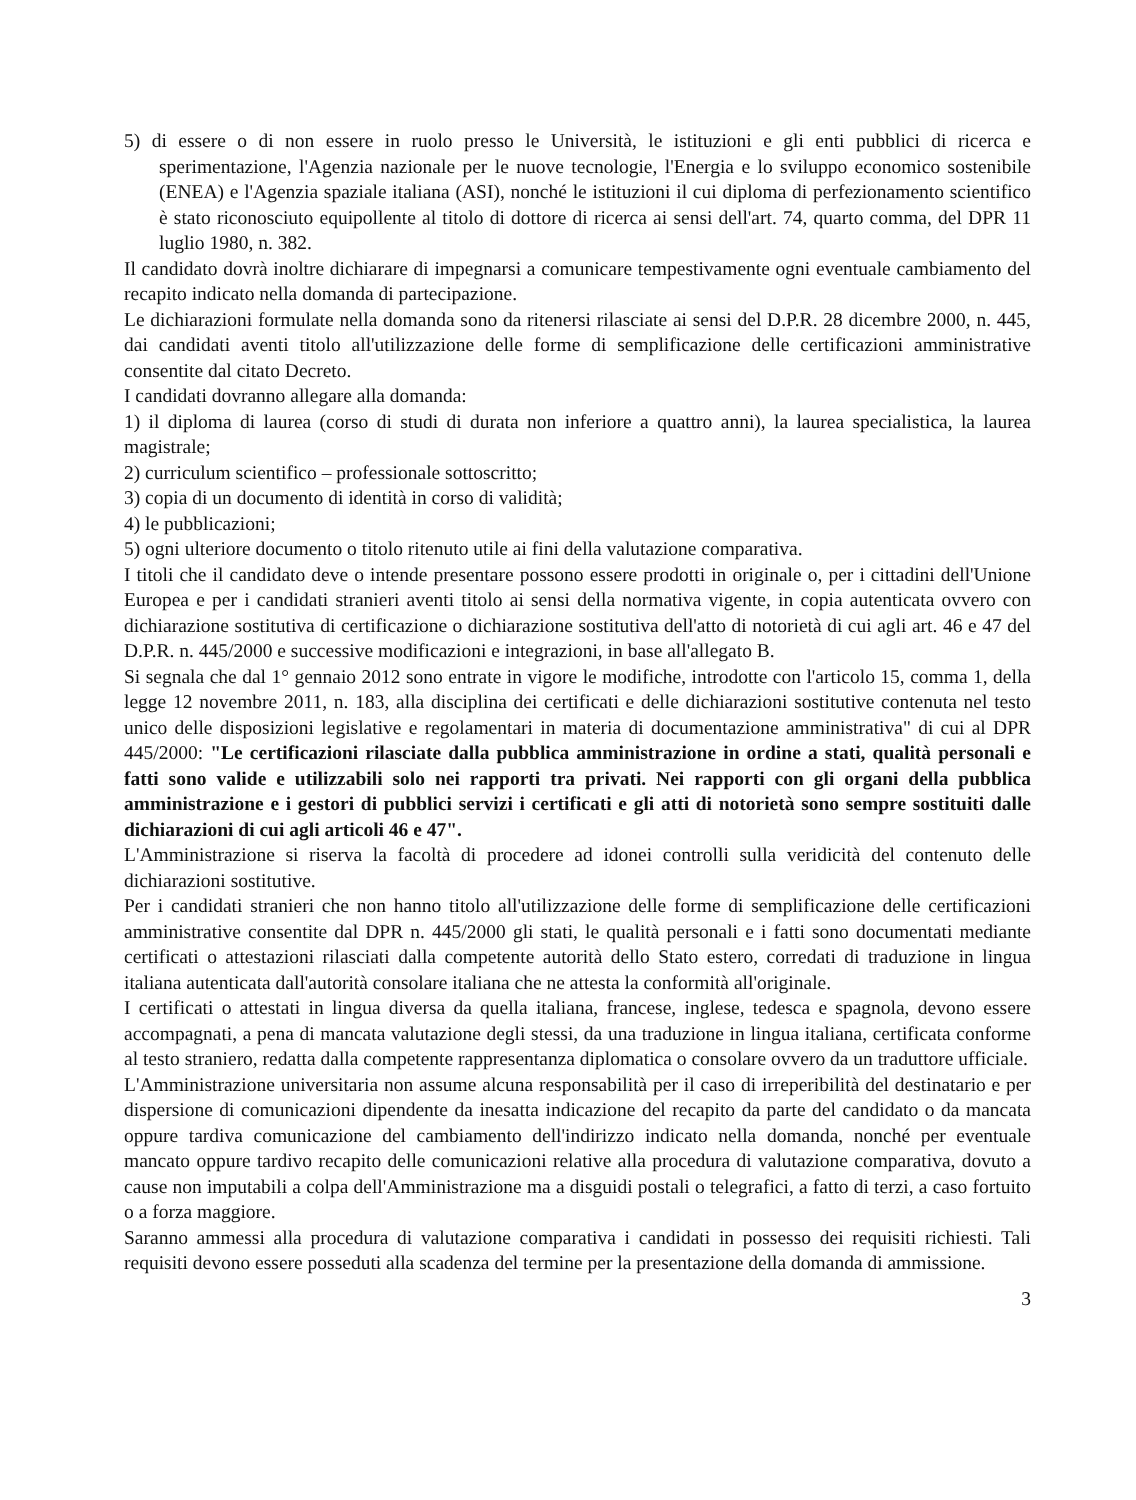5) di essere o di non essere in ruolo presso le Università, le istituzioni e gli enti pubblici di ricerca e sperimentazione, l'Agenzia nazionale per le nuove tecnologie, l'Energia e lo sviluppo economico sostenibile (ENEA) e l'Agenzia spaziale italiana (ASI), nonché le istituzioni il cui diploma di perfezionamento scientifico è stato riconosciuto equipollente al titolo di dottore di ricerca ai sensi dell'art. 74, quarto comma, del DPR 11 luglio 1980, n. 382.
Il candidato dovrà inoltre dichiarare di impegnarsi a comunicare tempestivamente ogni eventuale cambiamento del recapito indicato nella domanda di partecipazione.
Le dichiarazioni formulate nella domanda sono da ritenersi rilasciate ai sensi del D.P.R. 28 dicembre 2000, n. 445, dai candidati aventi titolo all'utilizzazione delle forme di semplificazione delle certificazioni amministrative consentite dal citato Decreto.
I candidati dovranno allegare alla domanda:
1) il diploma di laurea (corso di studi di durata non inferiore a quattro anni), la laurea specialistica, la laurea magistrale;
2) curriculum scientifico – professionale sottoscritto;
3) copia di un documento di identità in corso di validità;
4) le pubblicazioni;
5) ogni ulteriore documento o titolo ritenuto utile ai fini della valutazione comparativa.
I titoli che il candidato deve o intende presentare possono essere prodotti in originale o, per i cittadini dell'Unione Europea e per i candidati stranieri aventi titolo ai sensi della normativa vigente, in copia autenticata ovvero con dichiarazione sostitutiva di certificazione o dichiarazione sostitutiva dell'atto di notorietà di cui agli art. 46 e 47 del D.P.R. n. 445/2000 e successive modificazioni e integrazioni, in base all'allegato B.
Si segnala che dal 1° gennaio 2012 sono entrate in vigore le modifiche, introdotte con l'articolo 15, comma 1, della legge 12 novembre 2011, n. 183, alla disciplina dei certificati e delle dichiarazioni sostitutive contenuta nel testo unico delle disposizioni legislative e regolamentari in materia di documentazione amministrativa" di cui al DPR 445/2000: "Le certificazioni rilasciate dalla pubblica amministrazione in ordine a stati, qualità personali e fatti sono valide e utilizzabili solo nei rapporti tra privati. Nei rapporti con gli organi della pubblica amministrazione e i gestori di pubblici servizi i certificati e gli atti di notorietà sono sempre sostituiti dalle dichiarazioni di cui agli articoli 46 e 47".
L'Amministrazione si riserva la facoltà di procedere ad idonei controlli sulla veridicità del contenuto delle dichiarazioni sostitutive.
Per i candidati stranieri che non hanno titolo all'utilizzazione delle forme di semplificazione delle certificazioni amministrative consentite dal DPR n. 445/2000 gli stati, le qualità personali e i fatti sono documentati mediante certificati o attestazioni rilasciati dalla competente autorità dello Stato estero, corredati di traduzione in lingua italiana autenticata dall'autorità consolare italiana che ne attesta la conformità all'originale.
I certificati o attestati in lingua diversa da quella italiana, francese, inglese, tedesca e spagnola, devono essere accompagnati, a pena di mancata valutazione degli stessi, da una traduzione in lingua italiana, certificata conforme al testo straniero, redatta dalla competente rappresentanza diplomatica o consolare ovvero da un traduttore ufficiale.
L'Amministrazione universitaria non assume alcuna responsabilità per il caso di irreperibilità del destinatario e per dispersione di comunicazioni dipendente da inesatta indicazione del recapito da parte del candidato o da mancata oppure tardiva comunicazione del cambiamento dell'indirizzo indicato nella domanda, nonché per eventuale mancato oppure tardivo recapito delle comunicazioni relative alla procedura di valutazione comparativa, dovuto a cause non imputabili a colpa dell'Amministrazione ma a disguidi postali o telegrafici, a fatto di terzi, a caso fortuito o a forza maggiore.
Saranno ammessi alla procedura di valutazione comparativa i candidati in possesso dei requisiti richiesti. Tali requisiti devono essere posseduti alla scadenza del termine per la presentazione della domanda di ammissione.
3